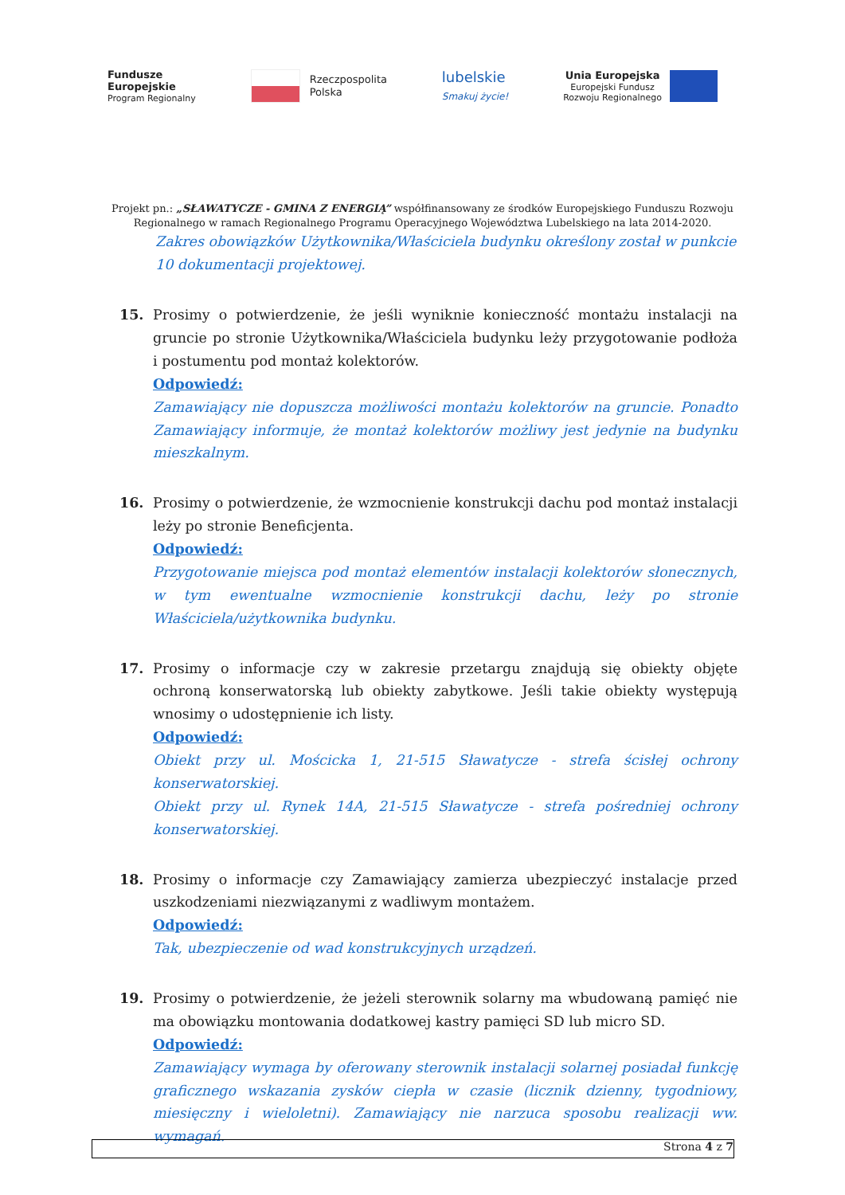Fundusze
Europejskie
Program Regionalny
Rzeczpospolita
Polska
lubelskie
Smakuj życie!
Unia Europejska
Europejski Fundusz
Rozwoju Regionalnego
Projekt pn.: „SŁAWATYCZE - GMINA Z ENERGIĄ” współfinansowany ze środków Europejskiego Funduszu Rozwoju
Regionalnego w ramach Regionalnego Programu Operacyjnego Województwa Lubelskiego na lata 2014-2020.
Zakres obowiązków Użytkownika/Właściciela budynku określony został w punkcie 10 dokumentacji projektowej.
15. Prosimy o potwierdzenie, że jeśli wyniknie konieczność montażu instalacji na gruncie po stronie Użytkownika/Właściciela budynku leży przygotowanie podłoża i postumentu pod montaż kolektorów.
Odpowiedź:
Zamawiający nie dopuszcza możliwości montażu kolektorów na gruncie. Ponadto Zamawiający informuje, że montaż kolektorów możliwy jest jedynie na budynku mieszkalnym.
16. Prosimy o potwierdzenie, że wzmocnienie konstrukcji dachu pod montaż instalacji leży po stronie Beneficjenta.
Odpowiedź:
Przygotowanie miejsca pod montaż elementów instalacji kolektorów słonecznych, w tym ewentualne wzmocnienie konstrukcji dachu, leży po stronie Właściciela/użytkownika budynku.
17. Prosimy o informacje czy w zakresie przetargu znajdują się obiekty objęte ochroną konserwatorską lub obiekty zabytkowe. Jeśli takie obiekty występują wnosimy o udostępnienie ich listy.
Odpowiedź:
Obiekt przy ul. Mościcka 1, 21-515 Sławatycze - strefa ścisłej ochrony konserwatorskiej.
Obiekt przy ul. Rynek 14A, 21-515 Sławatycze - strefa pośredniej ochrony konserwatorskiej.
18. Prosimy o informacje czy Zamawiający zamierza ubezpieczyć instalacje przed uszkodzeniami niezwiązanymi z wadliwym montażem.
Odpowiedź:
Tak, ubezpieczenie od wad konstrukcyjnych urządzeń.
19. Prosimy o potwierdzenie, że jeżeli sterownik solarny ma wbudowaną pamięć nie ma obowiązku montowania dodatkowej kastry pamięci SD lub micro SD.
Odpowiedź:
Zamawiający wymaga by oferowany sterownik instalacji solarnej posiadał funkcję graficznego wskazania zysków ciepła w czasie (licznik dzienny, tygodniowy, miesięczny i wieloletni). Zamawiający nie narzuca sposobu realizacji ww. wymagań.
Strona 4 z 7